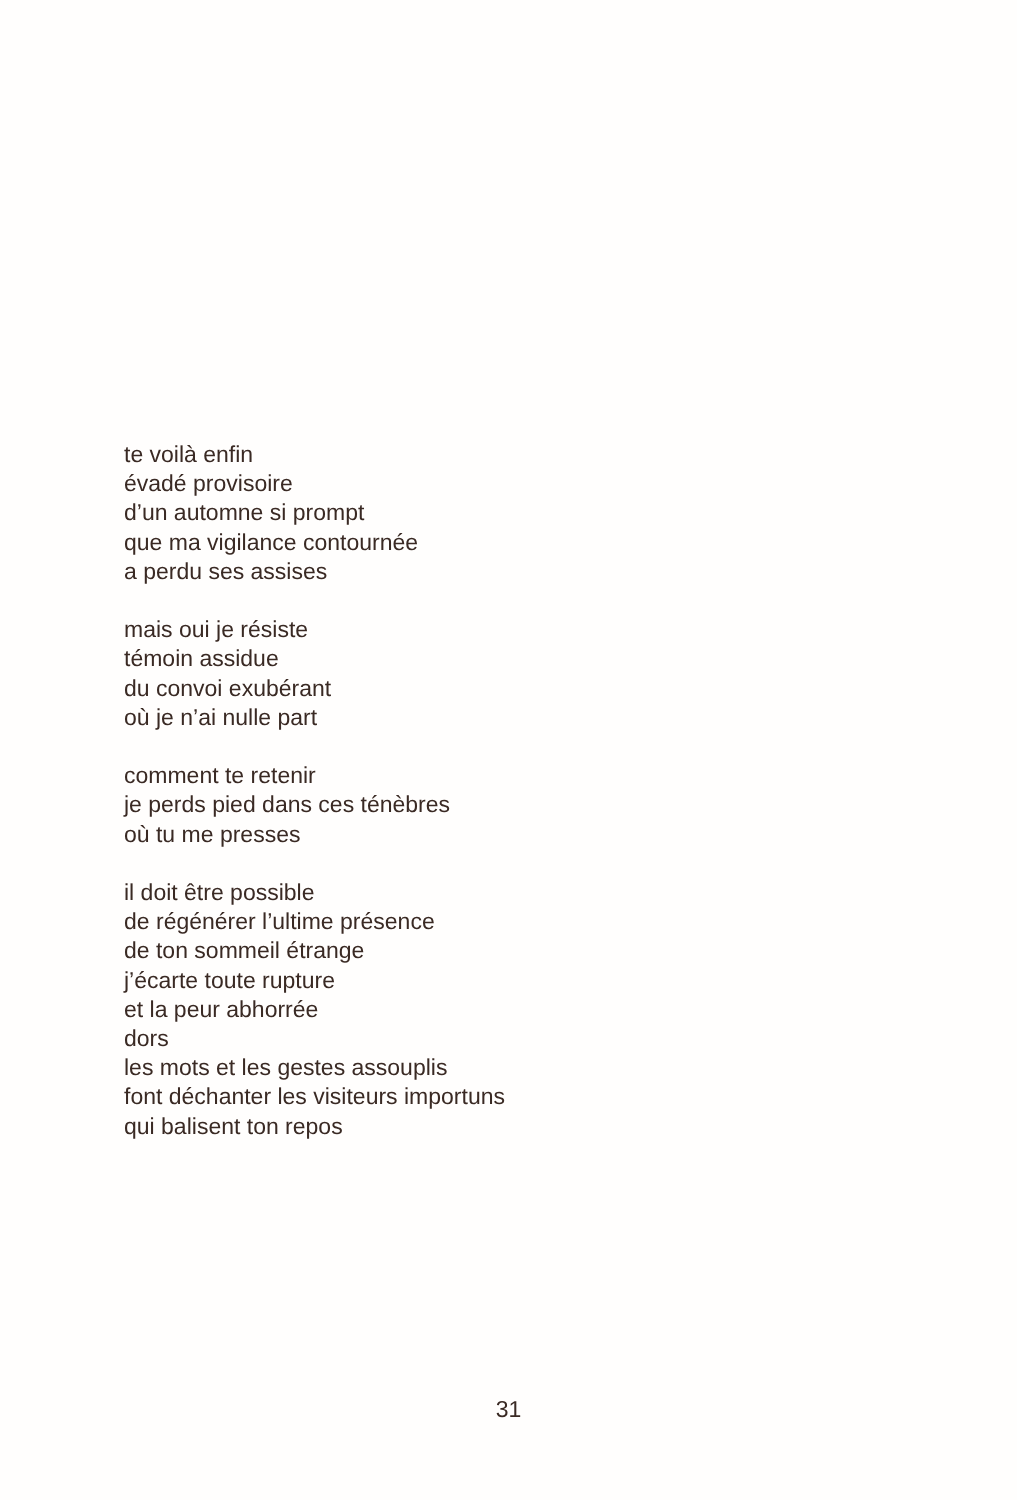te voilà enfin
évadé provisoire
d’un automne si prompt
que ma vigilance contournée
a perdu ses assises
mais oui je résiste
témoin assidue
du convoi exubérant
où je n’ai nulle part
comment te retenir
je perds pied dans ces ténèbres
où tu me presses
il doit être possible
de régénérer l’ultime présence
de ton sommeil étrange
j’écarte toute rupture
et la peur abhorrée
dors
les mots et les gestes assouplis
font déchanter les visiteurs importuns
qui balisent ton repos
31